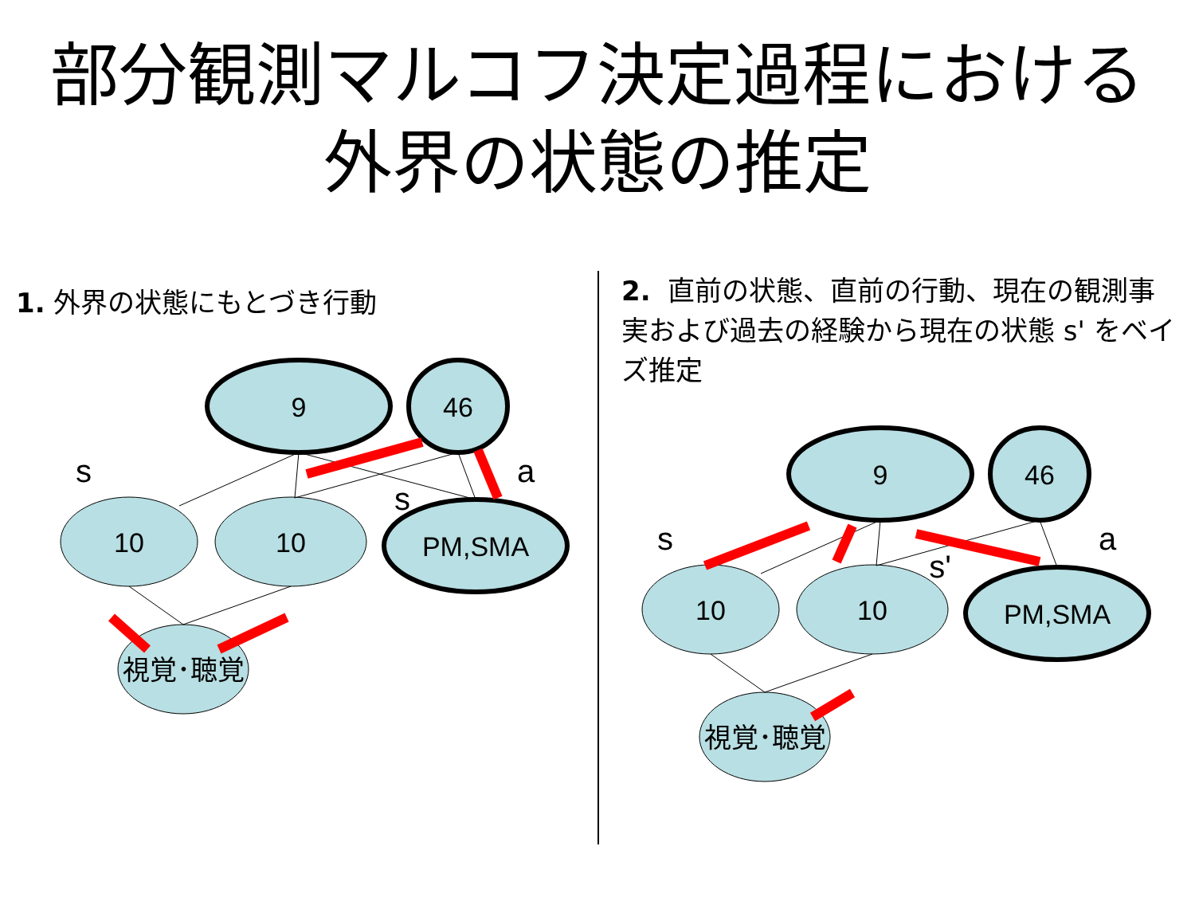部分観測マルコフ決定過程における
外界の状態の推定
1. 外界の状態にもとづき行動
9
46
10
10
PM,SMA
視覚･聴覚
s
s
a
2. 直前の状態、直前の行動、現在の観測事実および過去の経験から現在の状態 s' をベイズ推定
9
46
10
10
PM,SMA
視覚･聴覚
s
s'
a